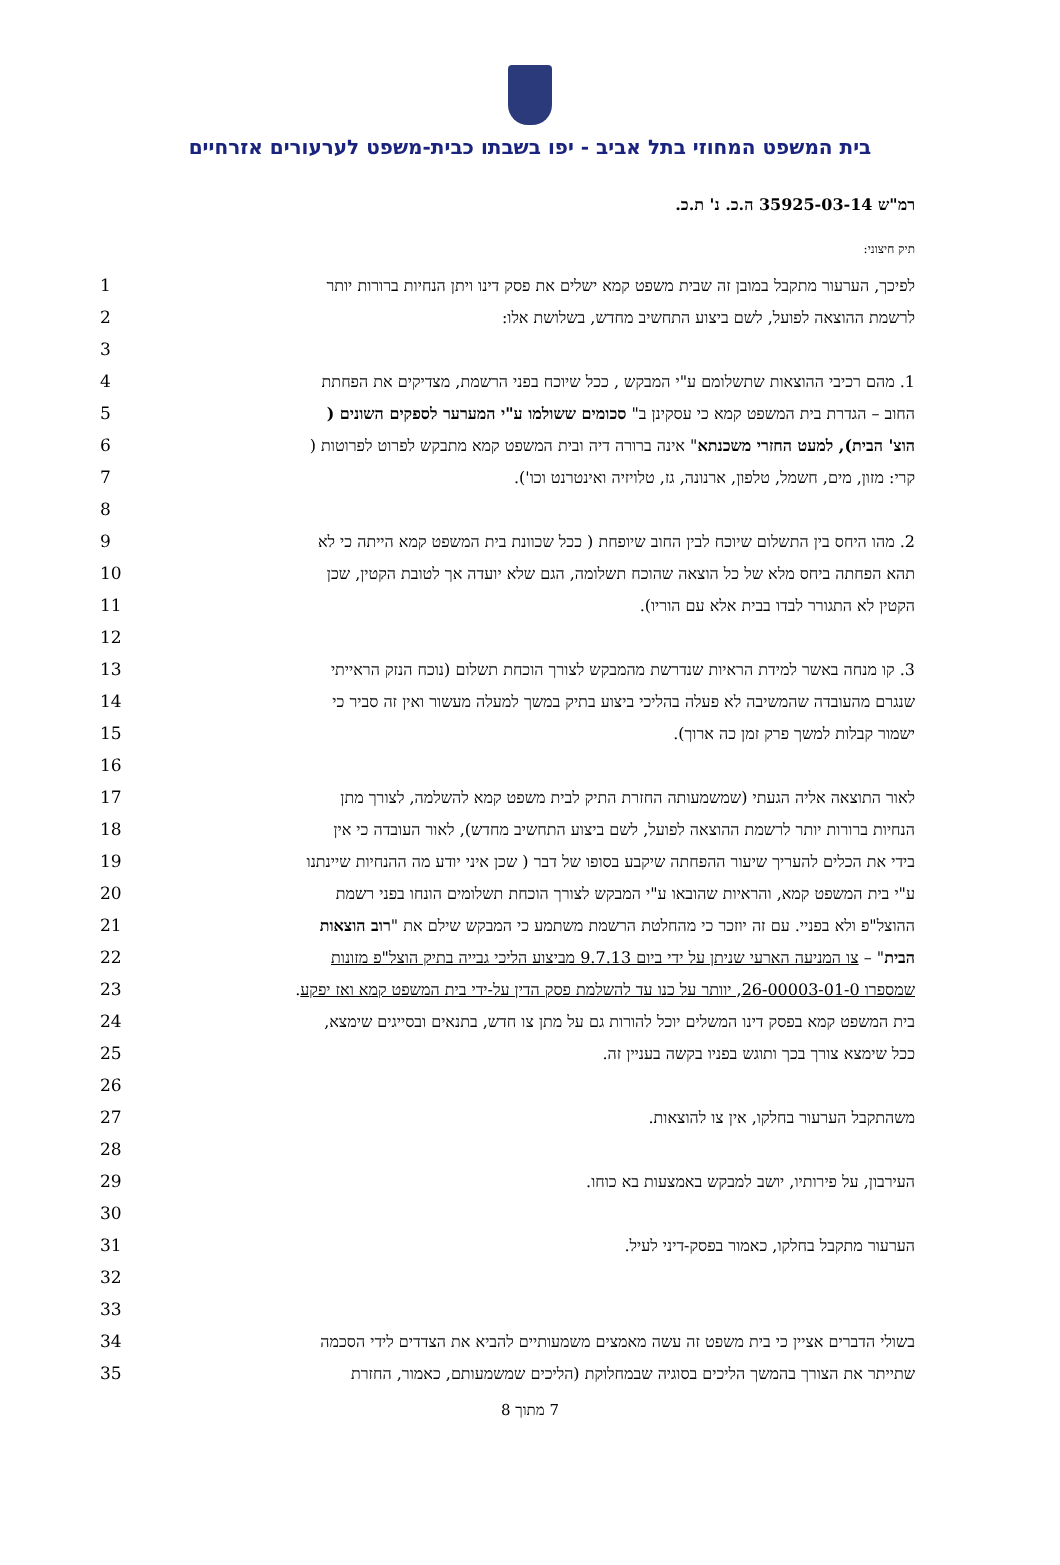בית המשפט המחוזי בתל אביב - יפו בשבתו כבית-משפט לערעורים אזרחיים
רמ"ש 35925-03-14 ה.כ. נ' ת.כ.
תיק חיצוני:
לפיכך, הערעור מתקבל במובן זה שבית משפט קמא ישלים את פסק דינו ויתן הנחיות ברורות יותר
1
לרשמת ההוצאה לפועל, לשם ביצוע התחשיב מחדש, בשלושת אלו: 2
3
1. מהם רכיבי ההוצאות שתשלומם ע"י המבקש , ככל שיוכח בפני הרשמת, מצדיקים את הפחתת 4
החוב – הגדרת בית המשפט קמא כי עסקינן ב" סכומים ששולמו ע"י המערער לספקים השונים (
5
הוצ' הבית), למעט החזרי משכנתא" אינה ברורה דיה ובית המשפט קמא מתבקש לפרוט לפרוטות (
6
קרי: מזון, מים, חשמל, טלפון, ארנונה, גז, טלויזיה ואינטרנט וכו'). 7
8
2. מהו היחס בין התשלום שיוכח לבין החוב שיופחת ( ככל שכוונת בית המשפט קמא הייתה כי לא
9
תהא הפחתה ביחס מלא של כל הוצאה שהוכח תשלומה, הגם שלא יועדה אך לטובת הקטין, שכן 10
הקטין לא התגורר לבדו בבית אלא עם הוריו). 11
12
3. קו מנחה באשר למידת הראיות שנדרשת מהמבקש לצורך הוכחת תשלום (נוכח הנזק הראייתי 13
שנגרם מהעובדה שהמשיבה לא פעלה בהליכי ביצוע בתיק במשך למעלה מעשור ואין זה סביר כי
14
ישמור קבלות למשך פרק זמן כה ארוך). 15
16
לאור התוצאה אליה הגעתי (שמשמעותה החזרת התיק לבית משפט קמא להשלמה, לצורך מתן 17
הנחיות ברורות יותר לרשמת ההוצאה לפועל, לשם ביצוע התחשיב מחדש), לאור העובדה כי אין
18
בידי את הכלים להעריך שיעור ההפחתה שיקבע בסופו של דבר ( שכן איני יודע מה ההנחיות שיינתנו
19
ע"י בית המשפט קמא, והראיות שהובאו ע"י המבקש לצורך הוכחת תשלומים הונחו בפני רשמת 20
ההוצל"פ ולא בפניי. עם זה יוזכר כי מהחלטת הרשמת משתמע כי המבקש שילם את "רוב הוצאות
21
הבית" – צו המניעה הארעי שניתן על ידי ביום 9.7.13 מביצוע הליכי גבייה בתיק הוצל"פ מזונות
22
שמספרו 26-00003-01-0, יוותר על כנו עד להשלמת פסק הדין על-ידי בית המשפט קמא ואז יפקע.
23
בית המשפט קמא בפסק דינו המשלים יוכל להורות גם על מתן צו חדש, בתנאים ובסייגים שימצא,
24
ככל שימצא צורך בכך ותוגש בפניו בקשה בעניין זה. 25
26
משהתקבל הערעור בחלקו, אין צו להוצאות. 27
28
העירבון, על פירותיו, יושב למבקש באמצעות בא כוחו. 29
30
הערעור מתקבל בחלקו, כאמור בפסק-דיני לעיל. 31
32
33
בשולי הדברים אציין כי בית משפט זה עשה מאמצים משמעותיים להביא את הצדדים לידי הסכמה
34
שתייתר את הצורך בהמשך הליכים בסוגיה שבמחלוקת (הליכים שמשמעותם, כאמור, החזרת 35
7 מתוך 8